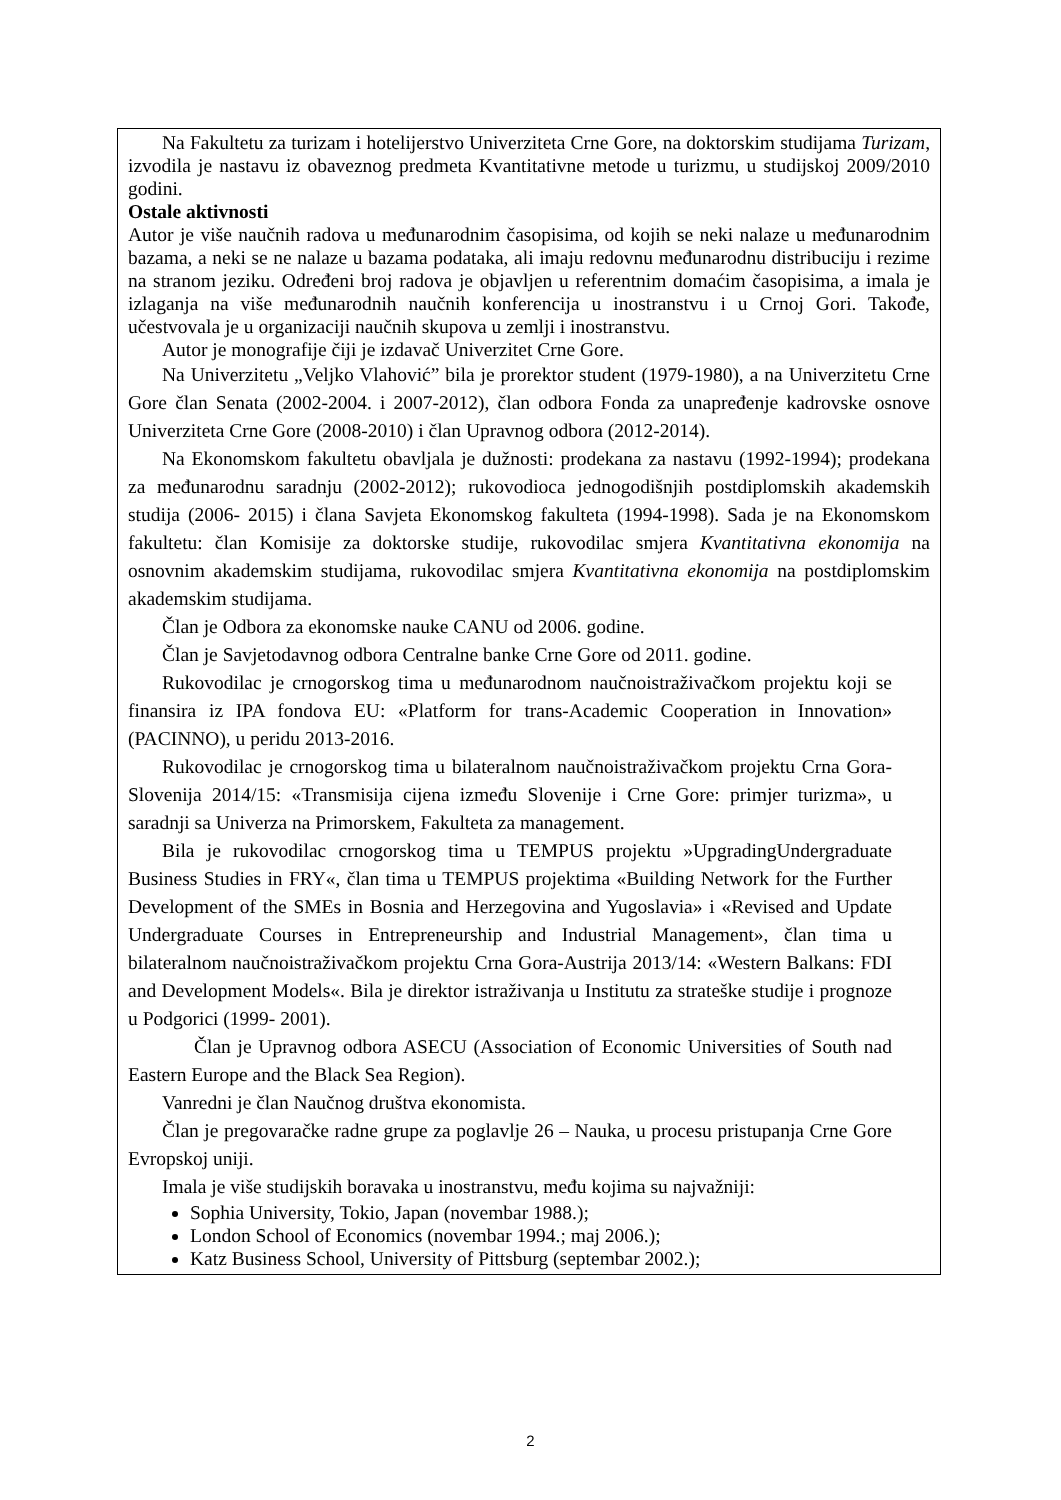Na Fakultetu za turizam i hotelijerstvo Univerziteta Crne Gore, na doktorskim studijama Turizam, izvodila je nastavu iz obaveznog predmeta Kvantitativne metode u turizmu, u studijskoj 2009/2010 godini.
Ostale aktivnosti
Autor je više naučnih radova u međunarodnim časopisima, od kojih se neki nalaze u međunarodnim bazama, a neki se ne nalaze u bazama podataka, ali imaju redovnu međunarodnu distribuciju i rezime na stranom jeziku. Određeni broj radova je objavljen u referentnim domaćim časopisima, a imala je izlaganja na više međunarodnih naučnih konferencija u inostranstvu i u Crnoj Gori. Takođe, učestvovala je u organizaciji naučnih skupova u zemlji i inostranstvu.
Autor je monografije čiji je izdavač Univerzitet Crne Gore.
Na Univerzitetu „Veljko Vlahović” bila je prorektor student (1979-1980), a na Univerzitetu Crne Gore član Senata (2002-2004. i 2007-2012), član odbora Fonda za unapređenje kadrovske osnove Univerziteta Crne Gore (2008-2010) i član Upravnog odbora (2012-2014).
Na Ekonomskom fakultetu obavljala je dužnosti: prodekana za nastavu (1992-1994); prodekana za međunarodnu saradnju (2002-2012); rukovodioca jednogodišnjih postdiplomskih akademskih studija (2006- 2015) i člana Savjeta Ekonomskog fakulteta (1994-1998). Sada je na Ekonomskom fakultetu: član Komisije za doktorske studije, rukovodilac smjera Kvantitativna ekonomija na osnovnim akademskim studijama, rukovodilac smjera Kvantitativna ekonomija na postdiplomskim akademskim studijama.
Član je Odbora za ekonomske nauke CANU od 2006. godine.
Član je Savjetodavnog odbora Centralne banke Crne Gore od 2011. godine.
Rukovodilac je crnogorskog tima u međunarodnom naučnoistraživačkom projektu koji se finansira iz IPA fondova EU: «Platform for trans-Academic Cooperation in Innovation» (PACINNO), u peridu 2013-2016.
Rukovodilac je crnogorskog tima u bilateralnom naučnoistraživačkom projektu Crna Gora-Slovenija 2014/15: «Transmisija cijena između Slovenije i Crne Gore: primjer turizma», u saradnji sa Univerza na Primorskem, Fakulteta za management.
Bila je rukovodilac crnogorskog tima u TEMPUS projektu »UpgradingUndergraduate Business Studies in FRY«, član tima u TEMPUS projektima «Building Network for the Further Development of the SMEs in Bosnia and Herzegovina and Yugoslavia» i «Revised and Update Undergraduate Courses in Entrepreneurship and Industrial Management», član tima u bilateralnom naučnoistraživačkom projektu Crna Gora-Austrija 2013/14: «Western Balkans: FDI and Development Models«. Bila je direktor istraživanja u Institutu za strateške studije i prognoze u Podgorici (1999- 2001).
Član je Upravnog odbora ASECU (Association of Economic Universities of South nad Eastern Europe and the Black Sea Region).
Vanredni je član Naučnog društva ekonomista.
Član je pregovaračke radne grupe za poglavlje 26 – Nauka, u procesu pristupanja Crne Gore Evropskoj uniji.
Imala je više studijskih boravaka u inostranstvu, među kojima su najvažniji:
Sophia University, Tokio, Japan (novembar 1988.);
London School of Economics (novembar 1994.; maj 2006.);
Katz Business School, University of Pittsburg (septembar 2002.);
2